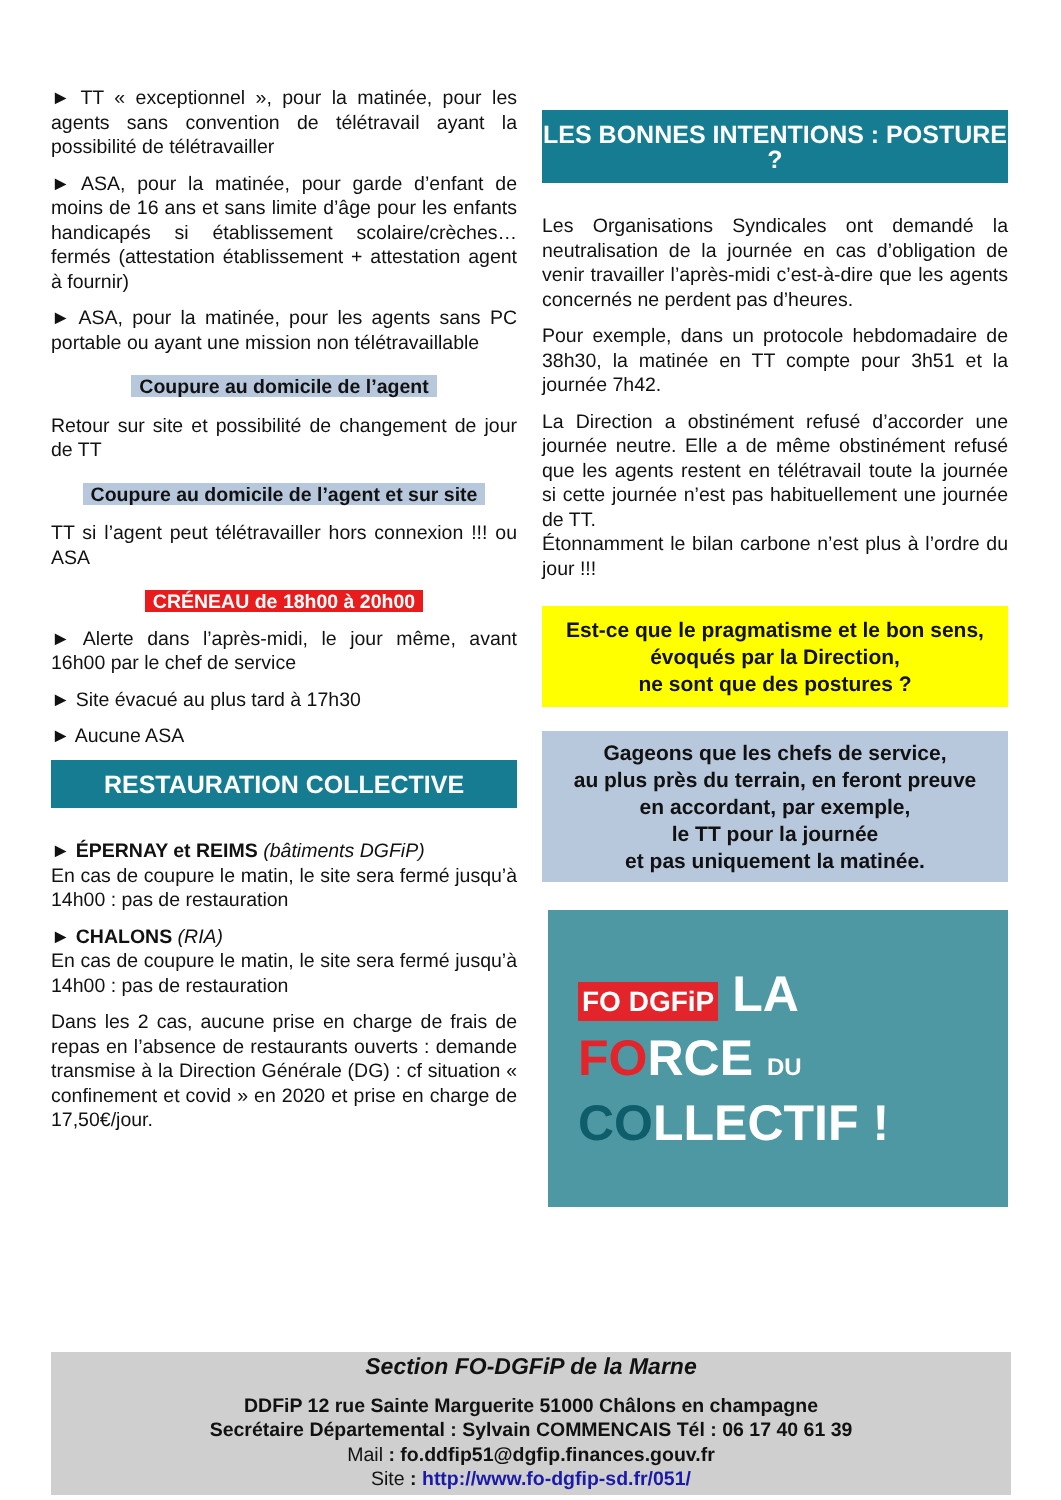► TT « exceptionnel », pour la matinée, pour les agents sans convention de télétravail ayant la possibilité de télétravailler
► ASA, pour la matinée, pour garde d’enfant de moins de 16 ans et sans limite d’âge pour les enfants handicapés si établissement scolaire/crèches… fermés (attestation établissement + attestation agent à fournir)
► ASA, pour la matinée, pour les agents sans PC portable ou ayant une mission non télétravaillable
Coupure au domicile de l’agent
Retour sur site et possibilité de changement de jour de TT
Coupure au domicile de l’agent et sur site
TT si l’agent peut télétravailler hors connexion !!! ou ASA
CRÉNEAU de 18h00 à 20h00
► Alerte dans l’après-midi, le jour même, avant 16h00 par le chef de service
► Site évacué au plus tard à 17h30
► Aucune ASA
RESTAURATION COLLECTIVE
► ÉPERNAY et REIMS (bâtiments DGFiP)
En cas de coupure le matin, le site sera fermé jusqu’à 14h00 : pas de restauration
► CHALONS (RIA)
En cas de coupure le matin, le site sera fermé jusqu’à 14h00 : pas de restauration
Dans les 2 cas, aucune prise en charge de frais de repas en l’absence de restaurants ouverts : demande transmise à la Direction Générale (DG) : cf situation « confinement et covid » en 2020 et prise en charge de 17,50€/jour.
LES BONNES INTENTIONS : POSTURE ?
Les Organisations Syndicales ont demandé la neutralisation de la journée en cas d’obligation de venir travailler l’après-midi c’est-à-dire que les agents concernés ne perdent pas d’heures.
Pour exemple, dans un protocole hebdomadaire de 38h30, la matinée en TT compte pour 3h51 et la journée 7h42.
La Direction a obstinément refusé d’accorder une journée neutre. Elle a de même obstinément refusé que les agents restent en télétravail toute la journée si cette journée n’est pas habituellement une journée de TT.
Étonnamment le bilan carbone n’est plus à l’ordre du jour !!!
Est-ce que le pragmatisme et le bon sens,
évoqués par la Direction,
ne sont que des postures ?
Gageons que les chefs de service,
au plus près du terrain, en feront preuve
en accordant, par exemple,
le TT pour la journée
et pas uniquement la matinée.
FO DGFiP LA
FORCE DU
COLLECTIF !
Section FO-DGFiP de la Marne
DDFiP 12 rue Sainte Marguerite 51000 Châlons en champagne
Secrétaire Départemental : Sylvain COMMENCAIS Tél : 06 17 40 61 39
Mail : fo.ddfip51@dgfip.finances.gouv.fr
Site : http://www.fo-dgfip-sd.fr/051/